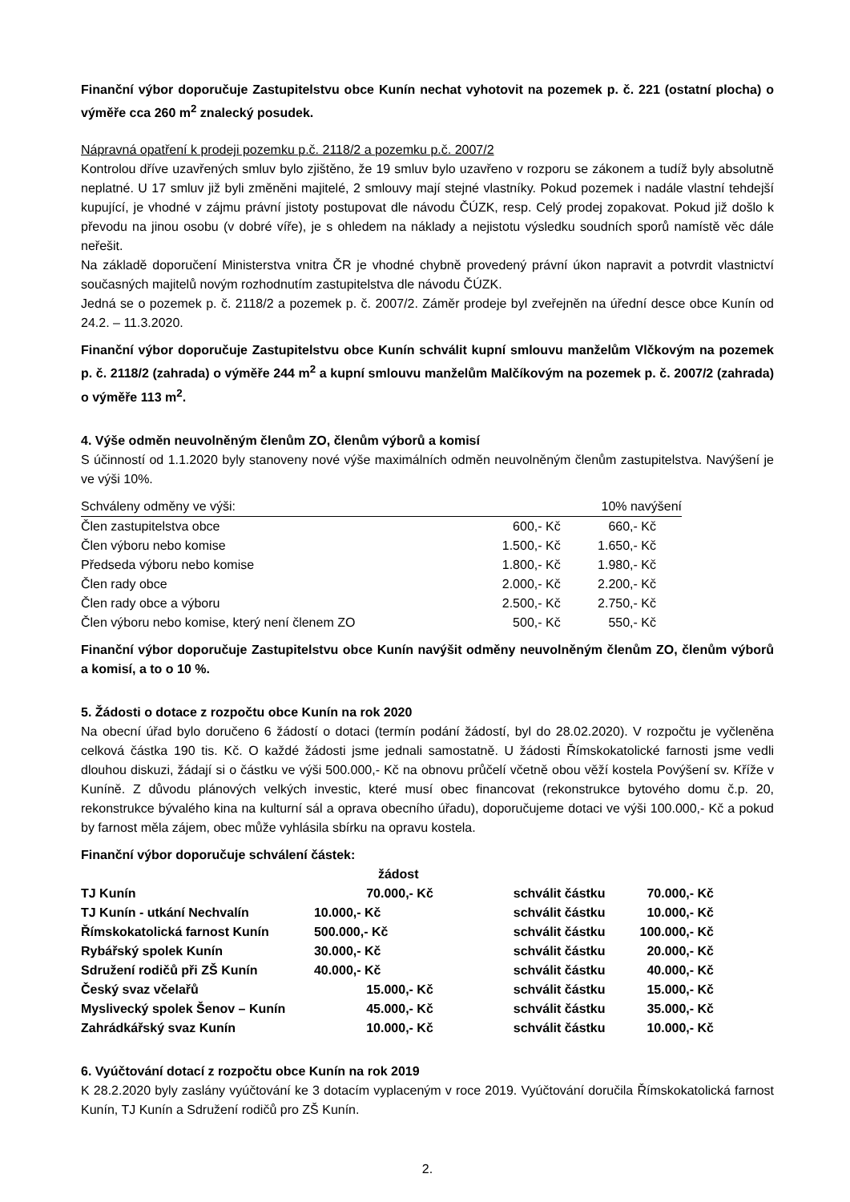Finanční výbor doporučuje Zastupitelstvu obce Kunín nechat vyhotovit na pozemek p. č. 221 (ostatní plocha) o výměře cca 260 m<sup>2</sup> znalecký posudek.
Nápravná opatření k prodeji pozemku p.č. 2118/2 a pozemku p.č. 2007/2
Kontrolou dříve uzavřených smluv bylo zjištěno, že 19 smluv bylo uzavřeno v rozporu se zákonem a tudíž byly absolutně neplatné. U 17 smluv již byli změněni majitelé, 2 smlouvy mají stejné vlastníky. Pokud pozemek i nadále vlastní tehdejší kupující, je vhodné v zájmu právní jistoty postupovat dle návodu ČÚZK, resp. Celý prodej zopakovat. Pokud již došlo k převodu na jinou osobu (v dobré víře), je s ohledem na náklady a nejistotu výsledku soudních sporů namístě věc dále neřešit.
Na základě doporučení Ministerstva vnitra ČR je vhodné chybně provedený právní úkon napravit a potvrdit vlastnictví současných majitelů novým rozhodnutím zastupitelstva dle návodu ČÚZK.
Jedná se o pozemek p. č. 2118/2 a pozemek p. č. 2007/2. Záměr prodeje byl zveřejněn na úřední desce obce Kunín od 24.2. – 11.3.2020.
Finanční výbor doporučuje Zastupitelstvu obce Kunín schválit kupní smlouvu manželům Vlčkovým na pozemek p. č. 2118/2 (zahrada) o výměře 244 m<sup>2</sup> a kupní smlouvu manželům Malčíkovým na pozemek p. č. 2007/2 (zahrada) o výměře 113 m<sup>2</sup>.
4. Výše odměn neuvolněným členům ZO, členům výborů a komisí
S účinností od 1.1.2020 byly stanoveny nové výše maximálních odměn neuvolněným členům zastupitelstva. Navýšení je ve výši 10%.
| Schváleny odměny ve výši: | | 10% navýšení |
| Člen zastupitelstva obce | 600,- Kč | 660,- Kč |
| Člen výboru nebo komise | 1.500,- Kč | 1.650,- Kč |
| Předseda výboru nebo komise | 1.800,- Kč | 1.980,- Kč |
| Člen rady obce | 2.000,- Kč | 2.200,- Kč |
| Člen rady obce a výboru | 2.500,- Kč | 2.750,- Kč |
| Člen výboru nebo komise, který není členem ZO | 500,- Kč | 550,- Kč |
Finanční výbor doporučuje Zastupitelstvu obce Kunín navýšit odměny neuvolněným členům ZO, členům výborů a komisí, a to o 10 %.
5. Žádosti o dotace z rozpočtu obce Kunín na rok 2020
Na obecní úřad bylo doručeno 6 žádostí o dotaci (termín podání žádostí, byl do 28.02.2020). V rozpočtu je vyčleněna celková částka 190 tis. Kč. O každé žádosti jsme jednali samostatně. U žádosti Římskokatolické farnosti jsme vedli dlouhou diskuzi, žádají si o částku ve výši 500.000,- Kč na obnovu průčelí včetně obou věží kostela Povýšení sv. Kříže v Kuníně. Z důvodu plánových velkých investic, které musí obec financovat (rekonstrukce bytového domu č.p. 20, rekonstrukce bývalého kina na kulturní sál a oprava obecního úřadu), doporučujeme dotaci ve výši 100.000,- Kč a pokud by farnost měla zájem, obec může vyhlásila sbírku na opravu kostela.
Finanční výbor doporučuje schválení částek:
| | žádost | | |
| TJ Kunín | 70.000,- Kč | schválit částku | 70.000,- Kč |
| TJ Kunín - utkání Nechvalín | 10.000,- Kč | schválit částku | 10.000,- Kč |
| Římskokatolická farnost Kunín | 500.000,- Kč | schválit částku | 100.000,- Kč |
| Rybářský spolek Kunín | 30.000,- Kč | schválit částku | 20.000,- Kč |
| Sdružení rodičů při ZŠ Kunín | 40.000,- Kč | schválit částku | 40.000,- Kč |
| Český svaz včelařů | 15.000,- Kč | schválit částku | 15.000,- Kč |
| Myslivecký spolek Šenov – Kunín | 45.000,- Kč | schválit částku | 35.000,- Kč |
| Zahrádkářský svaz Kunín | 10.000,- Kč | schválit částku | 10.000,- Kč |
6. Vyúčtování dotací z rozpočtu obce Kunín na rok 2019
K 28.2.2020 byly zaslány vyúčtování ke 3 dotacím vyplaceným v roce 2019. Vyúčtování doručila Římskokatolická farnost Kunín, TJ Kunín a Sdružení rodičů pro ZŠ Kunín.
2.